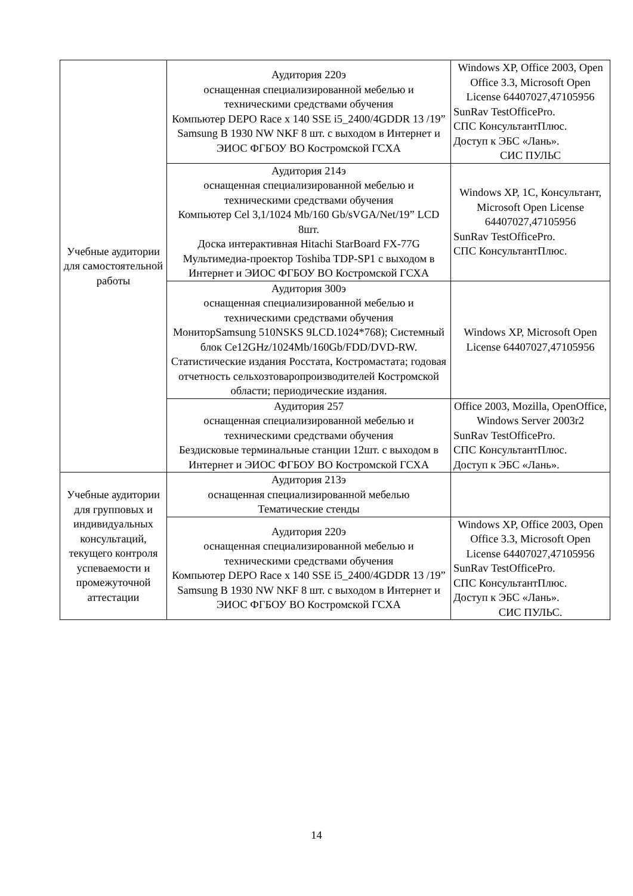| Учебные аудитории для самостоятельной работы | Аудитория 220э оснащенная специализированной мебелью и техническими средствами обучения Компьютер DEPO Race x 140 SSE i5_2400/4GDDR 13 /19” Samsung B 1930 NW NKF 8 шт. с выходом в Интернет и ЭИОС ФГБОУ ВО Костромской ГСХА | Windows XP, Office 2003, Open Office 3.3, Microsoft Open License 64407027,47105956 SunRav TestOfficePro. СПС КонсультантПлюс. Доступ к ЭБС «Лань». СИС ПУЛЬС |
| | Аудитория 214э оснащенная специализированной мебелью и техническими средствами обучения Компьютер Cel 3,1/1024 Mb/160 Gb/sVGA/Net/19” LCD 8шт. Доска интерактивная Hitachi StarBoard FX-77G Мультимедиа-проектор Toshiba TDP-SP1 с выходом в Интернет и ЭИОС ФГБОУ ВО Костромской ГСХА | Windows XP, 1С, Консультант, Microsoft Open License 64407027,47105956 SunRav TestOfficePro. СПС КонсультантПлюс. |
| | Аудитория 300э оснащенная специализированной мебелью и техническими средствами обучения МониторSamsung 510NSKS 9LCD.1024*768); Системный блок Ce12GHz/1024Mb/160Gb/FDD/DVD-RW. Статистические издания Росстата, Костромастата; годовая отчетность сельхозтоваропроизводителей Костромской области; периодические издания. | Windows XP, Microsoft Open License 64407027,47105956 |
| | Аудитория 257 оснащенная специализированной мебелью и техническими средствами обучения Бездисковые терминальные станции 12шт. с выходом в Интернет и ЭИОС ФГБОУ ВО Костромской ГСХА | Office 2003, Mozilla, OpenOffice, Windows Server 2003r2 SunRav TestOfficePro. СПС КонсультантПлюс. Доступ к ЭБС «Лань». |
| Учебные аудитории для групповых и индивидуальных консультаций, текущего контроля успеваемости и промежуточной аттестации | Аудитория 213э оснащенная специализированной мебелью Тематические стенды | |
| | Аудитория 220э оснащенная специализированной мебелью и техническими средствами обучения Компьютер DEPO Race x 140 SSE i5_2400/4GDDR 13 /19” Samsung B 1930 NW NKF 8 шт. с выходом в Интернет и ЭИОС ФГБОУ ВО Костромской ГСХА | Windows XP, Office 2003, Open Office 3.3, Microsoft Open License 64407027,47105956 SunRav TestOfficePro. СПС КонсультантПлюс. Доступ к ЭБС «Лань». СИС ПУЛЬС. |
14